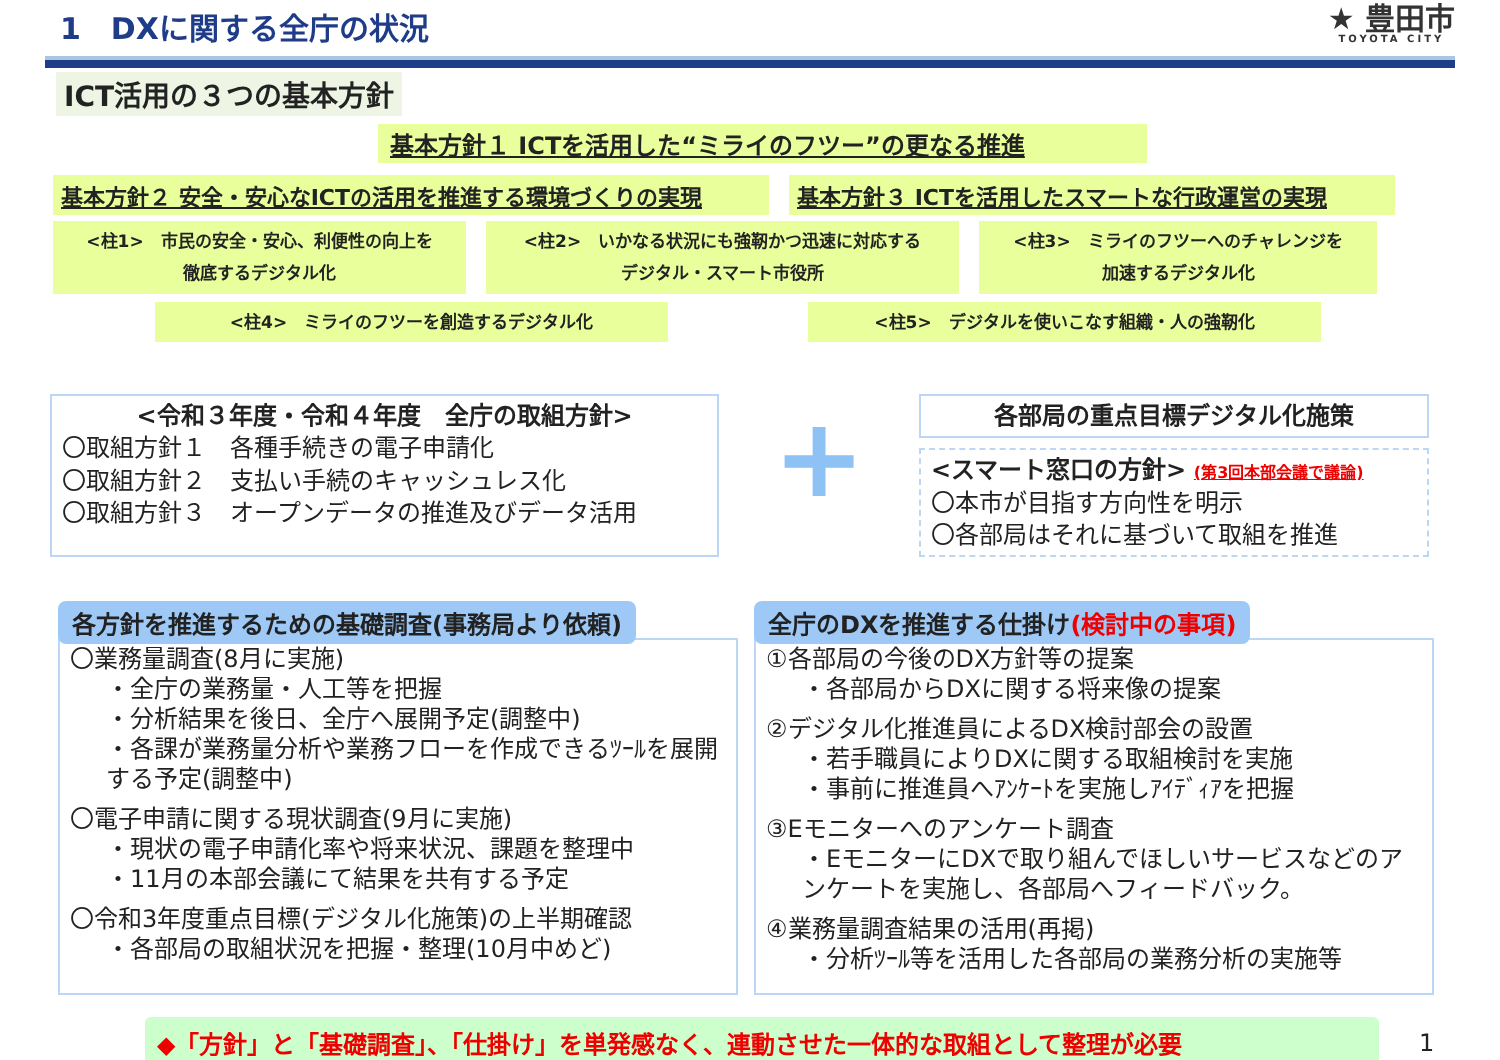1　DXに関する全庁の状況
★ 豊田市
TOYOTA CITY
ICT活用の３つの基本方針
基本方針１ ICTを活用した“ミライのフツー”の更なる推進
基本方針２ 安全・安心なICTの活用を推進する環境づくりの実現 基本方針３ ICTを活用したスマートな行政運営の実現
<柱1>　市民の安全・安心、利便性の向上を
徹底するデジタル化
<柱2>　いかなる状況にも強靭かつ迅速に対応する
デジタル・スマート市役所
<柱3>　ミライのフツーへのチャレンジを
加速するデジタル化
<柱4>　ミライのフツーを創造するデジタル化 <柱5>　デジタルを使いこなす組織・人の強靭化
<令和３年度・令和４年度　全庁の取組方針>
〇取組方針１　各種手続きの電子申請化
〇取組方針２　支払い手続のキャッシュレス化
〇取組方針３　オープンデータの推進及びデータ活用
+
各部局の重点目標デジタル化施策
<スマート窓口の方針> (第3回本部会議で議論)
〇本市が目指す方向性を明示
〇各部局はそれに基づいて取組を推進
各方針を推進するための基礎調査(事務局より依頼)
〇業務量調査(8月に実施)
・全庁の業務量・人工等を把握
・分析結果を後日、全庁へ展開予定(調整中)
・各課が業務量分析や業務フローを作成できるﾂｰﾙを展開する予定(調整中)
〇電子申請に関する現状調査(9月に実施)
・現状の電子申請化率や将来状況、課題を整理中
・11月の本部会議にて結果を共有する予定
〇令和3年度重点目標(デジタル化施策)の上半期確認
・各部局の取組状況を把握・整理(10月中めど)
全庁のDXを推進する仕掛け(検討中の事項)
①各部局の今後のDX方針等の提案
・各部局からDXに関する将来像の提案
②デジタル化推進員によるDX検討部会の設置
・若手職員によりDXに関する取組検討を実施
・事前に推進員へｱﾝｹｰﾄを実施しｱｲﾃﾞｨｱを把握
③Eモニターへのアンケート調査
・EモニターにDXで取り組んでほしいサービスなどのアンケートを実施し、各部局へフィードバック。
④業務量調査結果の活用(再掲)
・分析ﾂｰﾙ等を活用した各部局の業務分析の実施等
◆「方針」と「基礎調査」、「仕掛け」を単発感なく、連動させた一体的な取組として整理が必要
1